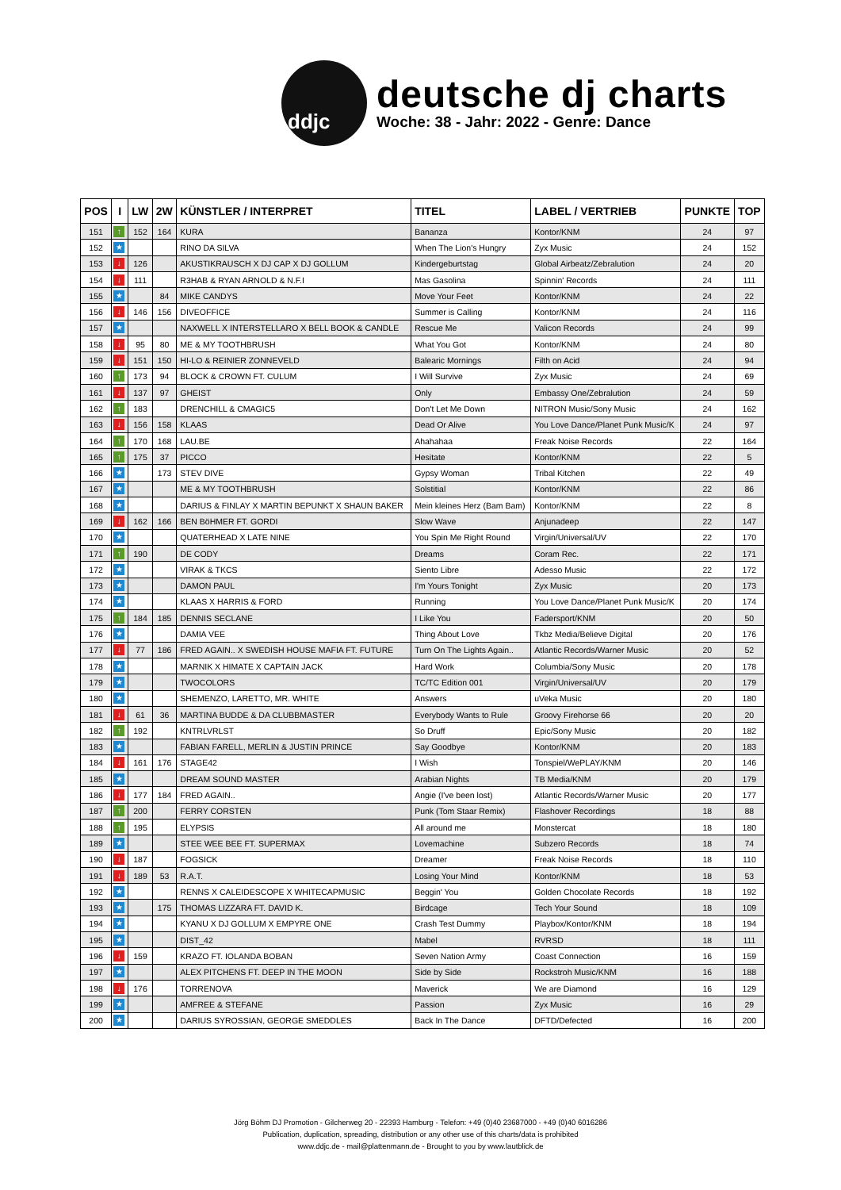ddjc
deutsche dj charts
Woche: 38 - Jahr: 2022 - Genre: Dance
| POS | I | LW | 2W | KÜNSTLER / INTERPRET | TITEL | LABEL / VERTRIEB | PUNKTE | TOP |
| --- | --- | --- | --- | --- | --- | --- | --- | --- |
| 151 | ↑ | 152 | 164 | KURA | Bananza | Kontor/KNM | 24 | 97 |
| 152 | ★ | | | RINO DA SILVA | When The Lion's Hungry | Zyx Music | 24 | 152 |
| 153 | ↓ | 126 | | AKUSTIKRAUSCH X DJ CAP X DJ GOLLUM | Kindergeburtstag | Global Airbeatz/Zebralution | 24 | 20 |
| 154 | ↓ | 111 | | R3HAB & RYAN ARNOLD & N.F.I | Mas Gasolina | Spinnin' Records | 24 | 111 |
| 155 | ★ | | 84 | MIKE CANDYS | Move Your Feet | Kontor/KNM | 24 | 22 |
| 156 | ↓ | 146 | 156 | DIVEOFFICE | Summer is Calling | Kontor/KNM | 24 | 116 |
| 157 | ★ | | | NAXWELL X INTERSTELLARO X BELL BOOK & CANDLE | Rescue Me | Valicon Records | 24 | 99 |
| 158 | ↓ | 95 | 80 | ME & MY TOOTHBRUSH | What You Got | Kontor/KNM | 24 | 80 |
| 159 | ↓ | 151 | 150 | HI-LO & REINIER ZONNEVELD | Balearic Mornings | Filth on Acid | 24 | 94 |
| 160 | ↑ | 173 | 94 | BLOCK & CROWN FT. CULUM | I Will Survive | Zyx Music | 24 | 69 |
| 161 | ↓ | 137 | 97 | GHEIST | Only | Embassy One/Zebralution | 24 | 59 |
| 162 | ↑ | 183 | | DRENCHILL & CMAGIC5 | Don't Let Me Down | NITRON Music/Sony Music | 24 | 162 |
| 163 | ↓ | 156 | 158 | KLAAS | Dead Or Alive | You Love Dance/Planet Punk Music/K | 24 | 97 |
| 164 | ↑ | 170 | 168 | LAU.BE | Ahahahaa | Freak Noise Records | 22 | 164 |
| 165 | ↑ | 175 | 37 | PICCO | Hesitate | Kontor/KNM | 22 | 5 |
| 166 | ★ | | 173 | STEV DIVE | Gypsy Woman | Tribal Kitchen | 22 | 49 |
| 167 | ★ | | | ME & MY TOOTHBRUSH | Solstitial | Kontor/KNM | 22 | 86 |
| 168 | ★ | | | DARIUS & FINLAY X MARTIN BEPUNKT X SHAUN BAKER | Mein kleines Herz (Bam Bam) | Kontor/KNM | 22 | 8 |
| 169 | ↓ | 162 | 166 | BEN BöHMER FT. GORDI | Slow Wave | Anjunadeep | 22 | 147 |
| 170 | ★ | | | QUATERHEAD X LATE NINE | You Spin Me Right Round | Virgin/Universal/UV | 22 | 170 |
| 171 | ↑ | 190 | | DE CODY | Dreams | Coram Rec. | 22 | 171 |
| 172 | ★ | | | VIRAK & TKCS | Siento Libre | Adesso Music | 22 | 172 |
| 173 | ★ | | | DAMON PAUL | I'm Yours Tonight | Zyx Music | 20 | 173 |
| 174 | ★ | | | KLAAS X HARRIS & FORD | Running | You Love Dance/Planet Punk Music/K | 20 | 174 |
| 175 | ↑ | 184 | 185 | DENNIS SECLANE | I Like You | Fadersport/KNM | 20 | 50 |
| 176 | ★ | | | DAMIA VEE | Thing About Love | Tkbz Media/Believe Digital | 20 | 176 |
| 177 | ↓ | 77 | 186 | FRED AGAIN.. X SWEDISH HOUSE MAFIA FT. FUTURE | Turn On The Lights Again.. | Atlantic Records/Warner Music | 20 | 52 |
| 178 | ★ | | | MARNIK X HIMATE X CAPTAIN JACK | Hard Work | Columbia/Sony Music | 20 | 178 |
| 179 | ★ | | | TWOCOLORS | TC/TC Edition 001 | Virgin/Universal/UV | 20 | 179 |
| 180 | ★ | | | SHEMENZO, LARETTO, MR. WHITE | Answers | uVeka Music | 20 | 180 |
| 181 | ↓ | 61 | 36 | MARTINA BUDDE & DA CLUBBMASTER | Everybody Wants to Rule | Groovy Firehorse 66 | 20 | 20 |
| 182 | ↑ | 192 | | KNTRLVRLST | So Druff | Epic/Sony Music | 20 | 182 |
| 183 | ★ | | | FABIAN FARELL, MERLIN & JUSTIN PRINCE | Say Goodbye | Kontor/KNM | 20 | 183 |
| 184 | ↓ | 161 | 176 | STAGE42 | I Wish | Tonspiel/WePLAY/KNM | 20 | 146 |
| 185 | ★ | | | DREAM SOUND MASTER | Arabian Nights | TB Media/KNM | 20 | 179 |
| 186 | ↓ | 177 | 184 | FRED AGAIN.. | Angie (I've been lost) | Atlantic Records/Warner Music | 20 | 177 |
| 187 | ↑ | 200 | | FERRY CORSTEN | Punk (Tom Staar Remix) | Flashover Recordings | 18 | 88 |
| 188 | ↑ | 195 | | ELYPSIS | All around me | Monstercat | 18 | 180 |
| 189 | ★ | | | STEE WEE BEE FT. SUPERMAX | Lovemachine | Subzero Records | 18 | 74 |
| 190 | ↓ | 187 | | FOGSICK | Dreamer | Freak Noise Records | 18 | 110 |
| 191 | ↓ | 189 | 53 | R.A.T. | Losing Your Mind | Kontor/KNM | 18 | 53 |
| 192 | ★ | | | RENNS X CALEIDESCOPE X WHITECAPMUSIC | Beggin' You | Golden Chocolate Records | 18 | 192 |
| 193 | ★ | | 175 | THOMAS LIZZARA FT. DAVID K. | Birdcage | Tech Your Sound | 18 | 109 |
| 194 | ★ | | | KYANU X DJ GOLLUM X EMPYRE ONE | Crash Test Dummy | Playbox/Kontor/KNM | 18 | 194 |
| 195 | ★ | | | DIST_42 | Mabel | RVRSD | 18 | 111 |
| 196 | ↓ | 159 | | KRAZO FT. IOLANDA BOBAN | Seven Nation Army | Coast Connection | 16 | 159 |
| 197 | ★ | | | ALEX PITCHENS FT. DEEP IN THE MOON | Side by Side | Rockstroh Music/KNM | 16 | 188 |
| 198 | ↓ | 176 | | TORRENOVA | Maverick | We are Diamond | 16 | 129 |
| 199 | ★ | | | AMFREE & STEFANE | Passion | Zyx Music | 16 | 29 |
| 200 | ★ | | | DARIUS SYROSSIAN, GEORGE SMEDDLES | Back In The Dance | DFTD/Defected | 16 | 200 |
Jörg Böhm DJ Promotion - Gilcherweg 20 - 22393 Hamburg - Telefon: +49 (0)40 23687000 - +49 (0)40 6016286
Publication, duplication, spreading, distribution or any other use of this charts/data is prohibited
www.ddjc.de - mail@plattenmann.de - Brought to you by www.lautblick.de